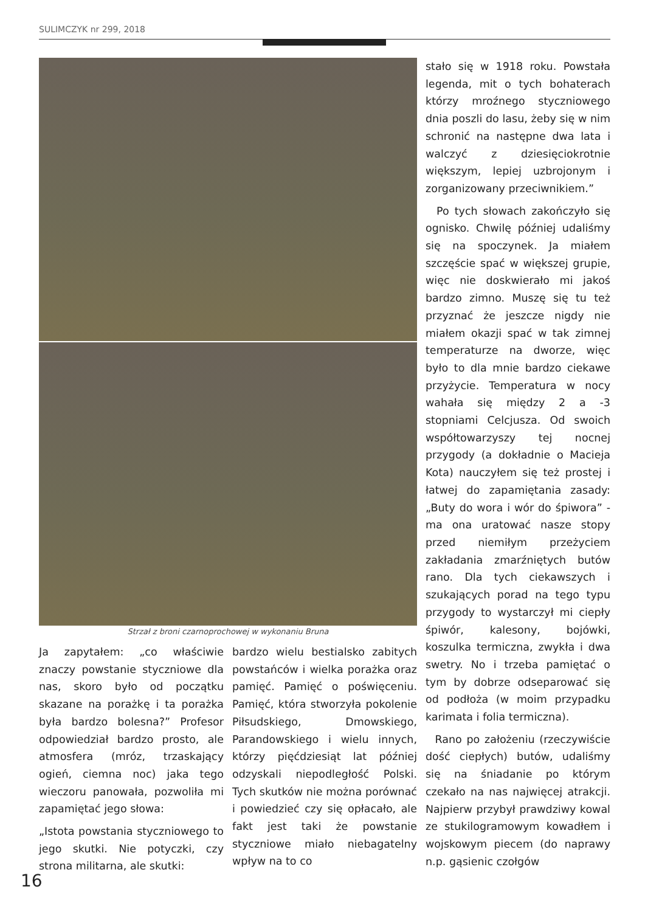SULIMCZYK nr 299, 2018
Strzał z broni czarnoprochowej w wykonaniu Bruna
Ja zapytałem: „co właściwie znaczy powstanie styczniowe dla nas, skoro było od początku skazane na porażkę i ta porażka była bardzo bolesna?” Profesor odpowiedział bardzo prosto, ale atmosfera (mróz, trzaskający ogień, ciemna noc) jaka tego wieczoru panowała, pozwoliła mi zapamiętać jego słowa:
„Istota powstania styczniowego to jego skutki. Nie potyczki, czy strona militarna, ale skutki:
bardzo wielu bestialsko zabitych powstańców i wielka porażka oraz pamięć. Pamięć o poświęceniu. Pamięć, która stworzyła pokolenie Piłsudskiego, Dmowskiego, Parandowskiego i wielu innych, którzy pięćdziesiąt lat później odzyskali niepodległość Polski. Tych skutków nie można porównać i powiedzieć czy się opłacało, ale fakt jest taki że powstanie styczniowe miało niebagatelny wpływ na to co
stało się w 1918 roku. Powstała legenda, mit o tych bohaterach którzy mroźnego styczniowego dnia poszli do lasu, żeby się w nim schronić na następne dwa lata i walczyć z dziesięciokrotnie większym, lepiej uzbrojonym i zorganizowany przeciwnikiem.”
Po tych słowach zakończyło się ognisko. Chwilę później udaliśmy się na spoczynek. Ja miałem szczęście spać w większej grupie, więc nie doskwierało mi jakoś bardzo zimno. Muszę się tu też przyznać że jeszcze nigdy nie miałem okazji spać w tak zimnej temperaturze na dworze, więc było to dla mnie bardzo ciekawe przyżycie. Temperatura w nocy wahała się między 2 a -3 stopniami Celcjusza. Od swoich współtowarzyszy tej nocnej przygody (a dokładnie o Macieja Kota) nauczyłem się też prostej i łatwej do zapamiętania zasady: „Buty do wora i wór do śpiwora” - ma ona uratować nasze stopy przed niemiłym przeżyciem zakładania zmarźniętych butów rano. Dla tych ciekawszych i szukających porad na tego typu przygody to wystarczył mi ciepły śpiwór, kalesony, bojówki, koszulka termiczna, zwykła i dwa swetry. No i trzeba pamiętać o tym by dobrze odseparować się od podłoża (w moim przypadku karimata i folia termiczna).
Rano po założeniu (rzeczywiście dość ciepłych) butów, udaliśmy się na śniadanie po którym czekało na nas najwięcej atrakcji. Najpierw przybył prawdziwy kowal ze stukilogramowym kowadłem i wojskowym piecem (do naprawy n.p. gąsienic czołgów
16